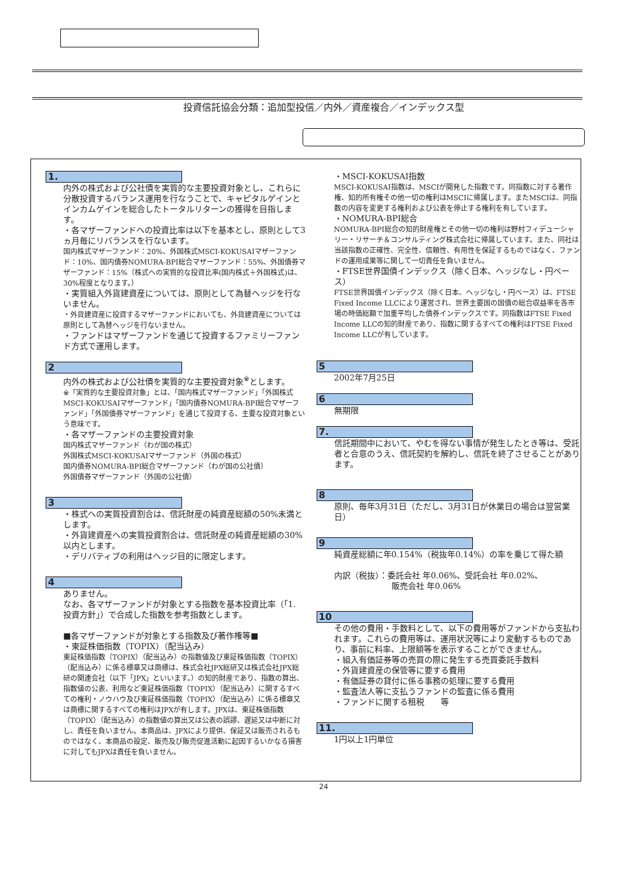投資信託協会分類：追加型投信／内外／資産複合／インデックス型
1.
内外の株式および公社債を実質的な主要投資対象とし、これらに分散投資するバランス運用を行なうことで、キャピタルゲインとインカムゲインを総合したトータルリターンの獲得を目指します。
・各マザーファンドへの投資比率は以下を基本とし、原則として3ヵ月毎にリバランスを行ないます。
国内株式マザーファンド：20%、外国株式MSCI-KOKUSAIマザーファンド：10%、国内債券NOMURA-BPI総合マザーファンド：55%、外国債券マザーファンド：15%（株式への実質的な投資比率(国内株式＋外国株式)は、30%程度となります。）
・実質組入外貨建資産については、原則として為替ヘッジを行ないません。
・外貨建資産に投資するマザーファンドにおいても、外貨建資産については原則として為替ヘッジを行ないません。
・ファンドはマザーファンドを通じて投資するファミリーファンド方式で運用します。
2
内外の株式および公社債を実質的な主要投資対象<sup>※</sup>とします。
※「実質的な主要投資対象」とは、「国内株式マザーファンド」「外国株式MSCI-KOKUSAIマザーファンド」「国内債券NOMURA-BPI総合マザーファンド」「外国債券マザーファンド」を通じて投資する、主要な投資対象という意味です。
・各マザーファンドの主要投資対象
国内株式マザーファンド（わが国の株式）
外国株式MSCI-KOKUSAIマザーファンド（外国の株式）
国内債券NOMURA-BPI総合マザーファンド（わが国の公社債）
外国債券マザーファンド（外国の公社債）
3
・株式への実質投資割合は、信託財産の純資産総額の50%未満とします。
・外貨建資産への実質投資割合は、信託財産の純資産総額の30%以内とします。
・デリバティブの利用はヘッジ目的に限定します。
4
ありません。
なお、各マザーファンドが対象とする指数を基本投資比率（「1. 投資方針」）で合成した指数を参考指数とします。
■各マザーファンドが対象とする指数及び著作権等■
・東証株価指数（TOPIX）（配当込み）
東証株価指数（TOPIX）（配当込み）の指数値及び東証株価指数（TOPIX）（配当込み）に係る標章又は商標は、株式会社JPX総研又は株式会社JPX総研の関連会社（以下「JPX」といいます。）の知的財産であり、指数の算出、指数値の公表、利用など東証株価指数（TOPIX）（配当込み）に関するすべての権利・ノウハウ及び東証株価指数（TOPIX）（配当込み）に係る標章又は商標に関するすべての権利はJPXが有します。JPXは、東証株価指数（TOPIX）（配当込み）の指数値の算出又は公表の誤謬、遅延又は中断に対し、責任を負いません。本商品は、JPXにより提供、保証又は販売されるものではなく、本商品の設定、販売及び販売促進活動に起因するいかなる損害に対してもJPXは責任を負いません。
・MSCI-KOKUSAI指数
MSCI-KOKUSAI指数は、MSCIが開発した指数です。同指数に対する著作権、知的所有権その他一切の権利はMSCIに帰属します。またMSCIは、同指数の内容を変更する権利および公表を停止する権利を有しています。
・NOMURA-BPI総合
NOMURA-BPI総合の知的財産権とその他一切の権利は野村フィデューシャリー・リサーチ＆コンサルティング株式会社に帰属しています。また、同社は当該指数の正確性、完全性、信頼性、有用性を保証するものではなく、ファンドの運用成果等に関して一切責任を負いません。
・FTSE世界国債インデックス（除く日本、ヘッジなし・円ベース）
FTSE世界国債インデックス（除く日本、ヘッジなし・円ベース）は、FTSE Fixed Income LLCにより運営され、世界主要国の国債の総合収益率を各市場の時価総額で加重平均した債券インデックスです。同指数はFTSE Fixed Income LLCの知的財産であり、指数に関するすべての権利はFTSE Fixed Income LLCが有しています。
5
2002年7月25日
6
無期限
7.
信託期間中において、やむを得ない事情が発生したとき等は、受託者と合意のうえ、信託契約を解約し、信託を終了させることがあります。
8
原則、毎年3月31日（ただし、3月31日が休業日の場合は翌営業日）
9
純資産総額に年0.154%（税抜年0.14%）の率を乗じて得た額
内訳（税抜）：委託会社 年0.06%、受託会社 年0.02%、
　　　　　　　販売会社 年0.06%
10
その他の費用・手数料として、以下の費用等がファンドから支払われます。これらの費用等は、運用状況等により変動するものであり、事前に料率、上限額等を表示することができません。
・組入有価証券等の売買の際に発生する売買委託手数料
・外貨建資産の保管等に要する費用
・有価証券の貸付に係る事務の処理に要する費用
・監査法人等に支払うファンドの監査に係る費用
・ファンドに関する租税　　等
11.
1円以上1円単位
24